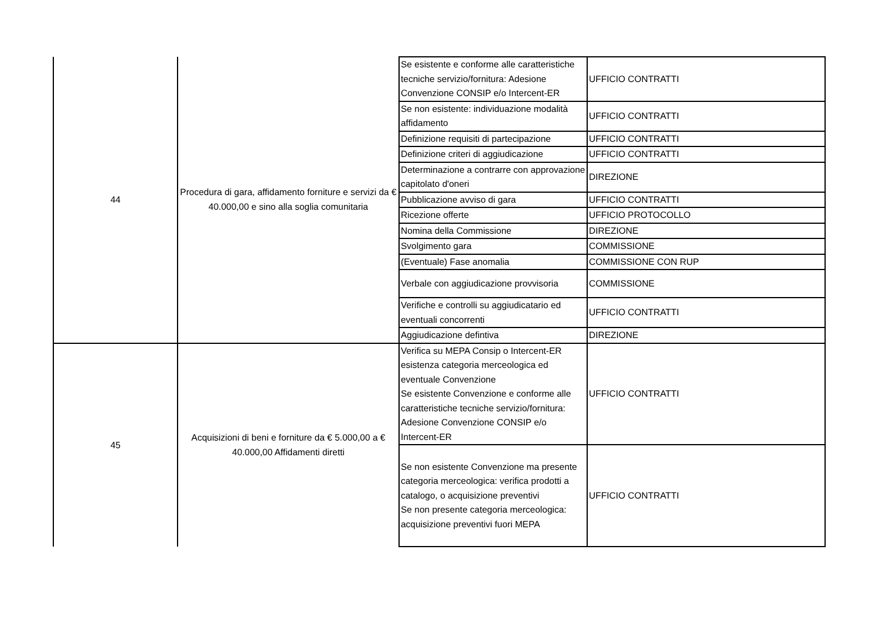| 44 | Procedura di gara, affidamento forniture e servizi da € 40.000,00 e sino alla soglia comunitaria | Se esistente e conforme alle caratteristiche tecniche servizio/fornitura: Adesione Convenzione CONSIP e/o Intercent-ER | UFFICIO CONTRATTI |
| | | Se non esistente: individuazione modalità affidamento | UFFICIO CONTRATTI |
| | | Definizione requisiti di partecipazione | UFFICIO CONTRATTI |
| | | Definizione criteri di aggiudicazione | UFFICIO CONTRATTI |
| | | Determinazione a contrarre con approvazione capitolato d'oneri | DIREZIONE |
| | | Pubblicazione avviso di gara | UFFICIO CONTRATTI |
| | | Ricezione offerte | UFFICIO PROTOCOLLO |
| | | Nomina della Commissione | DIREZIONE |
| | | Svolgimento gara | COMMISSIONE |
| | | (Eventuale) Fase anomalia | COMMISSIONE CON RUP |
| | | Verbale con aggiudicazione provvisoria | COMMISSIONE |
| | | Verifiche e controlli su aggiudicatario ed eventuali concorrenti | UFFICIO CONTRATTI |
| | | Aggiudicazione defintiva | DIREZIONE |
| 45 | Acquisizioni di beni e forniture da € 5.000,00 a € 40.000,00 Affidamenti diretti | Verifica su MEPA Consip o Intercent-ER esistenza categoria merceologica ed eventuale Convenzione Se esistente Convenzione e conforme alle caratteristiche tecniche servizio/fornitura: Adesione Convenzione CONSIP e/o Intercent-ER | UFFICIO CONTRATTI |
| | | Se non esistente Convenzione ma presente categoria merceologica: verifica prodotti a catalogo, o acquisizione preventivi Se non presente categoria merceologica: acquisizione preventivi fuori MEPA | UFFICIO CONTRATTI |